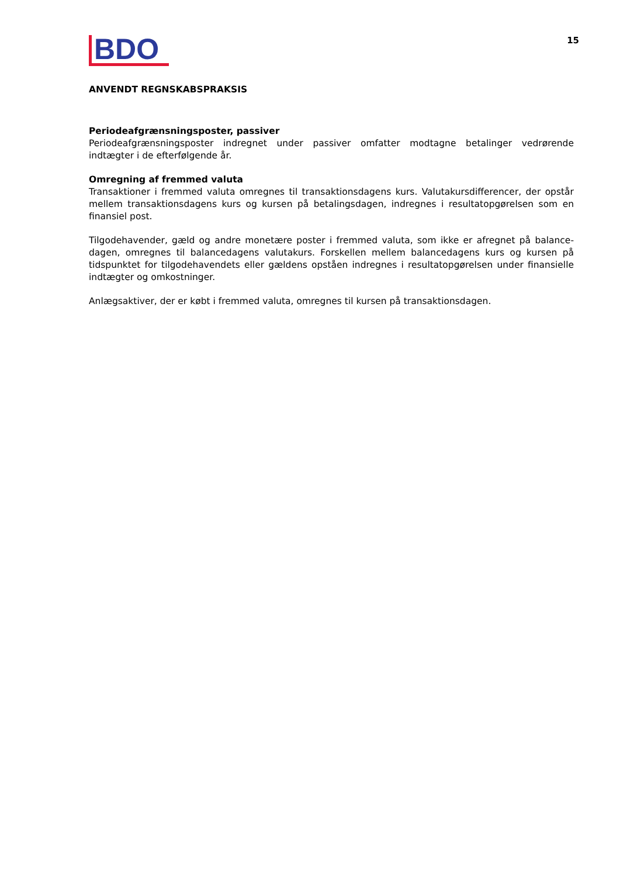BDO
15
ANVENDT REGNSKABSPRAKSIS
Periodeafgrænsningsposter, passiver
Periodeafgrænsningsposter indregnet under passiver omfatter modtagne betalinger vedrørende indtægter i de efterfølgende år.
Omregning af fremmed valuta
Transaktioner i fremmed valuta omregnes til transaktionsdagens kurs. Valutakursdifferencer, der opstår mellem transaktionsdagens kurs og kursen på betalingsdagen, indregnes i resultatopgørelsen som en finansiel post.
Tilgodehavender, gæld og andre monetære poster i fremmed valuta, som ikke er afregnet på balance-dagen, omregnes til balancedagens valutakurs. Forskellen mellem balancedagens kurs og kursen på tidspunktet for tilgodehavendets eller gældens opståen indregnes i resultatopgørelsen under finansielle indtægter og omkostninger.
Anlægsaktiver, der er købt i fremmed valuta, omregnes til kursen på transaktionsdagen.